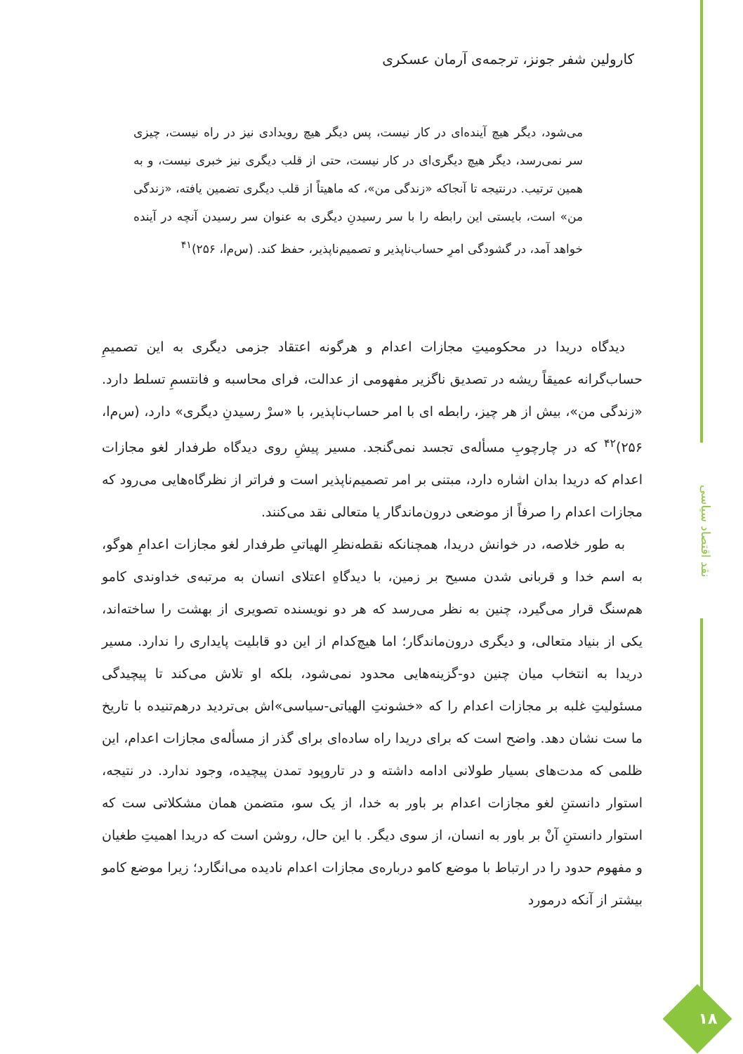نقد اقتصاد سیاسی
کارولین شفر جونز، ترجمه‌ی آرمان عسکری
می‌شود، دیگر هیچ آینده‌ای در کار نیست، پس دیگر هیچ رویدادی نیز در راه نیست، چیزی سر نمی‌رسد، دیگر هیچ دیگری‌ای در کار نیست، حتی از قلب دیگری نیز خبری نیست، و به همین ترتیب. درنتیجه تا آنجاکه «زندگی من»، که ماهیتاً از قلب دیگری تضمین یافته، «زندگی من» است، بایستی این رابطه را با سر رسیدنِ دیگری به عنوان سر رسیدن آنچه در آینده خواهد آمد، در گشودگی امرِ حساب‌ناپذیر و تصمیم‌ناپذیر، حفظ کند. (س‌م‌ا، ۲۵۶)<sup>۴۱</sup>
دیدگاه دریدا در محکومیتِ مجازات اعدام و هرگونه اعتقاد جزمی دیگری به این تصمیمِ حساب‌گرانه عمیقاً ریشه در تصدیق ناگزیر مفهومی از عدالت، فرای محاسبه و فانتسمِ تسلط دارد. «زندگی من»، بیش از هر چیز، رابطه ای با امر حساب‌ناپذیر، با «سرْ رسیدنِ دیگری» دارد، (س‌م‌ا، ۲۵۶)<sup>۴۲</sup> که در چارچوبِ مسأله‌ی تجسد نمی‌گنجد. مسیر پیشِ روی دیدگاه طرفدار لغو مجازات اعدام که دریدا بدان اشاره دارد، مبتنی بر امر تصمیم‌ناپذیر است و فراتر از نظرگاه‌هایی می‌رود که مجازات اعدام را صرفاً از موضعی درون‌ماندگار یا متعالی نقد می‌کنند.
به طور خلاصه، در خوانش دریدا، همچنانکه نقطه‌نظرِ الهیاتیِ طرفدار لغو مجازات اعدامِ هوگو، به اسم خدا و قربانی شدن مسیح بر زمین، با دیدگاهِ اعتلای انسان به مرتبه‌ی خداوندی کامو هم‌سنگ قرار می‌گیرد، چنین به نظر می‌رسد که هر دو نویسنده تصویری از بهشت را ساخته‌اند، یکی از بنیاد متعالی، و دیگری درون‌ماندگار؛ اما هیچ‌کدام از این دو قابلیت پایداری را ندارد. مسیر دریدا به انتخاب میان چنین دو-گزینه‌هایی محدود نمی‌شود، بلکه او تلاش می‌کند تا پیچیدگی مسئولیتِ غلبه بر مجازات اعدام را که «خشونتِ الهیاتی-سیاسی»اش بی‌تردید درهم‌تنیده با تاریخ ما ست نشان دهد. واضح است که برای دریدا راه ساده‌ای برای گذر از مسأله‌ی مجازات اعدام، این ظلمی که مدت‌های بسیار طولانی ادامه داشته و در تاروپود تمدن پیچیده، وجود ندارد. در نتیجه، استوار دانستنِ لغو مجازات اعدام بر باور به خدا، از یک سو، متضمن همان مشکلاتی ست که استوار دانستنِ آنْ بر باور به انسان، از سوی دیگر. با این حال، روشن است که دریدا اهمیتِ طغیان و مفهوم حدود را در ارتباط با موضع کامو درباره‌ی مجازات اعدام نادیده می‌انگارد؛ زیرا موضع کامو بیشتر از آنکه درمورد
۱۸